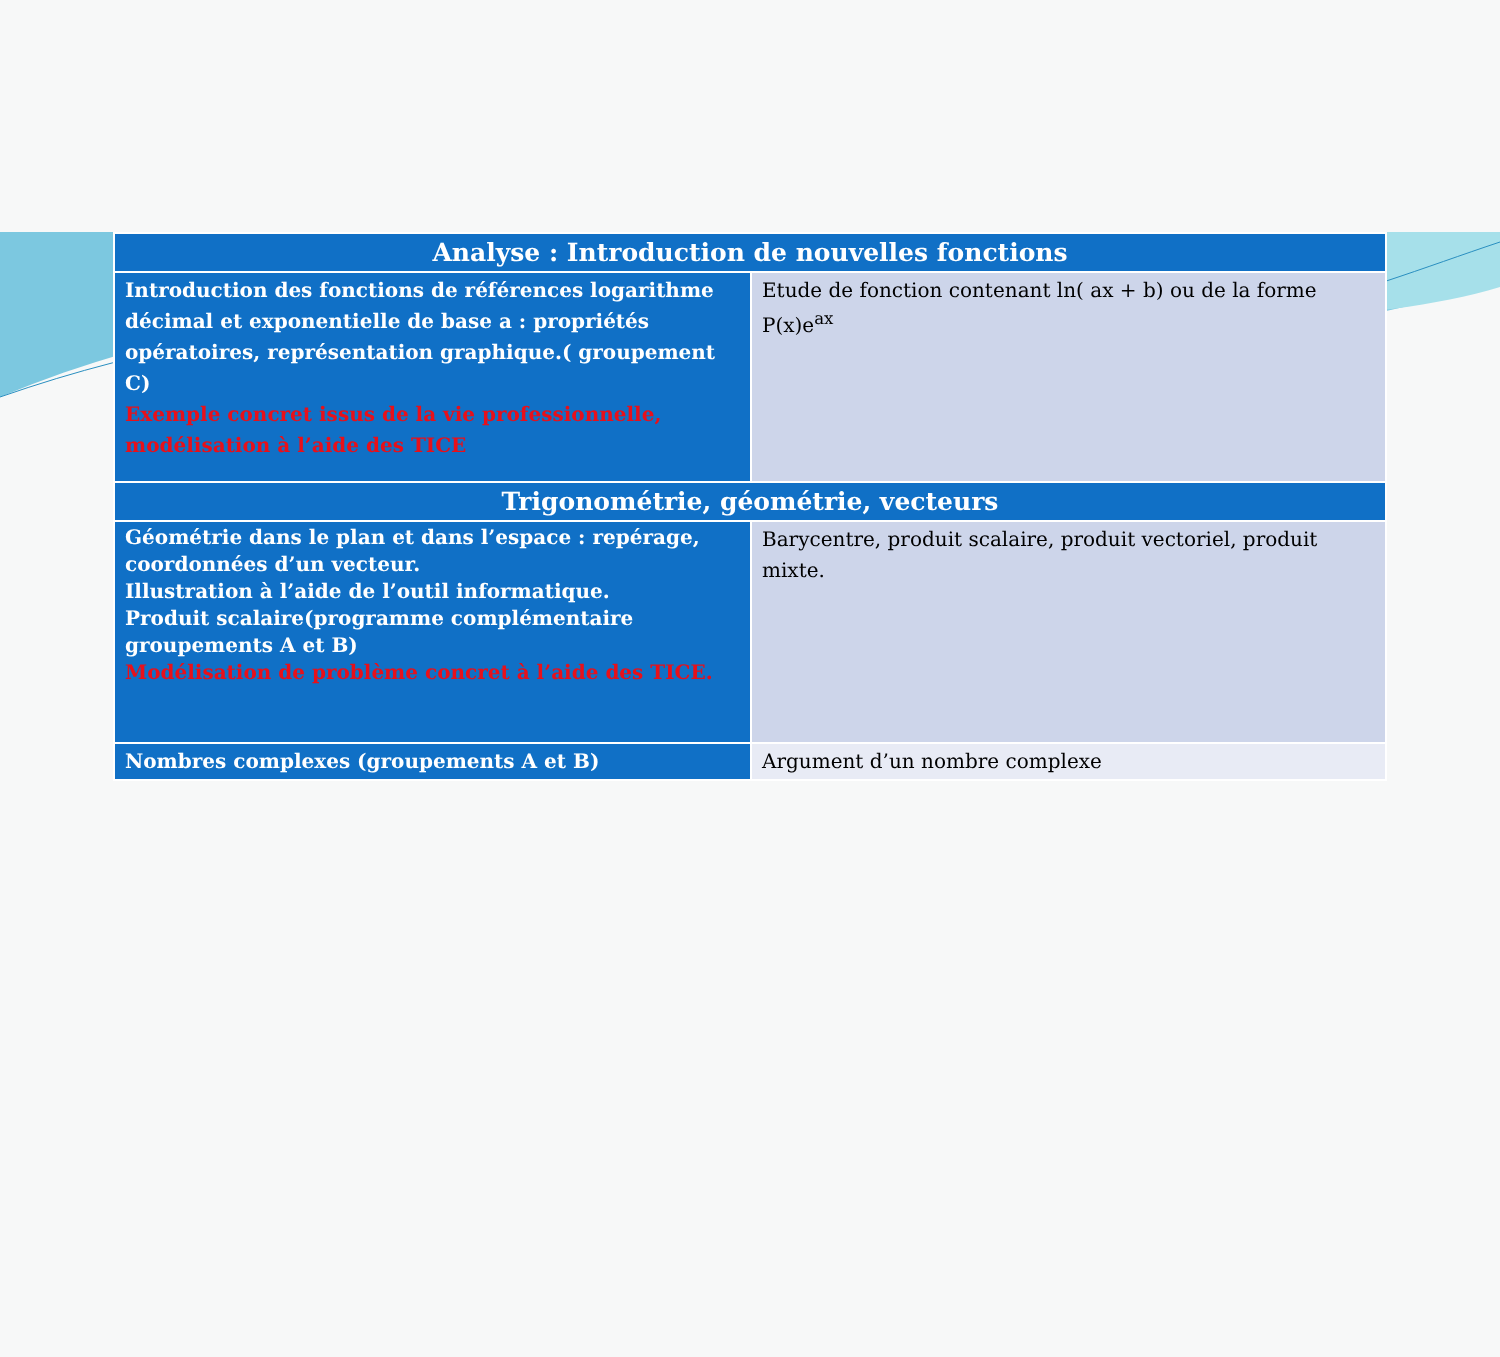| Analyse : Introduction de nouvelles fonctions | |
| --- | --- |
| Introduction des fonctions de références logarithme décimal et exponentielle de base a : propriétés opératoires, représentation graphique.( groupement C) Exemple concret issus de la vie professionnelle, modélisation à l’aide des TICE | Etude de fonction contenant ln( ax + b) ou de la forme P(x)e<sup>ax</sup> |
| Trigonométrie, géométrie, vecteurs | |
| Géométrie dans le plan et dans l’espace : repérage, coordonnées d’un vecteur. Illustration à l’aide de l’outil informatique. Produit scalaire(programme complémentaire groupements A et B) Modélisation de problème concret à l’aide des TICE. | Barycentre, produit scalaire, produit vectoriel, produit mixte. |
| Nombres complexes (groupements A et B) | Argument d’un nombre complexe |